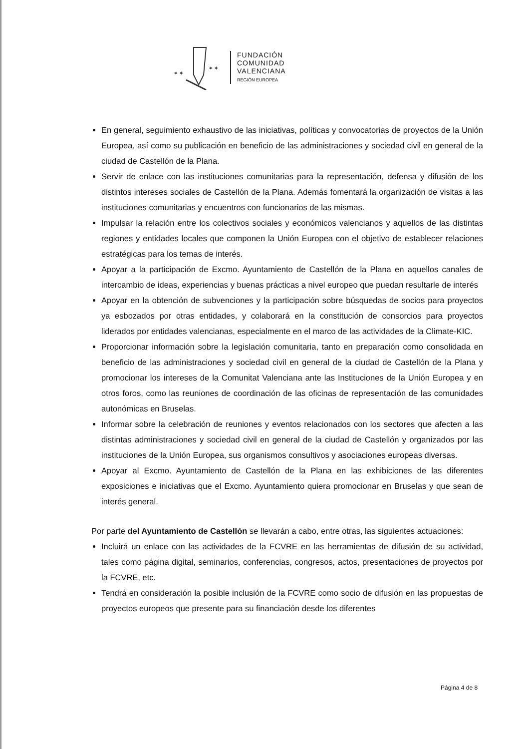✶ ✶
✶ ✶
FUNDACIÓN
COMUNIDAD
VALENCIANA
REGIÓN EUROPEA
En general, seguimiento exhaustivo de las iniciativas, políticas y convocatorias de proyectos de la Unión Europea, así como su publicación en beneficio de las administraciones y sociedad civil en general de la ciudad de Castellón de la Plana.
Servir de enlace con las instituciones comunitarias para la representación, defensa y difusión de los distintos intereses sociales de Castellón de la Plana. Además fomentará la organización de visitas a las instituciones comunitarias y encuentros con funcionarios de las mismas.
Impulsar la relación entre los colectivos sociales y económicos valencianos y aquellos de las distintas regiones y entidades locales que componen la Unión Europea con el objetivo de establecer relaciones estratégicas para los temas de interés.
Apoyar a la participación de Excmo. Ayuntamiento de Castellón de la Plana en aquellos canales de intercambio de ideas, experiencias y buenas prácticas a nivel europeo que puedan resultarle de interés
Apoyar en la obtención de subvenciones y la participación sobre búsquedas de socios para proyectos ya esbozados por otras entidades, y colaborará en la constitución de consorcios para proyectos liderados por entidades valencianas, especialmente en el marco de las actividades de la Climate-KIC.
Proporcionar información sobre la legislación comunitaria, tanto en preparación como consolidada en beneficio de las administraciones y sociedad civil en general de la ciudad de Castellón de la Plana y promocionar los intereses de la Comunitat Valenciana ante las Instituciones de la Unión Europea y en otros foros, como las reuniones de coordinación de las oficinas de representación de las comunidades autonómicas en Bruselas.
Informar sobre la celebración de reuniones y eventos relacionados con los sectores que afecten a las distintas administraciones y sociedad civil en general de la ciudad de Castellón y organizados por las instituciones de la Unión Europea, sus organismos consultivos y asociaciones europeas diversas.
Apoyar al Excmo. Ayuntamiento de Castellón de la Plana en las exhibiciones de las diferentes exposiciones e iniciativas que el Excmo. Ayuntamiento quiera promocionar en Bruselas y que sean de interés general.
Por parte del Ayuntamiento de Castellón se llevarán a cabo, entre otras, las siguientes actuaciones:
Incluirá un enlace con las actividades de la FCVRE en las herramientas de difusión de su actividad, tales como página digital, seminarios, conferencias, congresos, actos, presentaciones de proyectos por la FCVRE, etc.
Tendrá en consideración la posible inclusión de la FCVRE como socio de difusión en las propuestas de proyectos europeos que presente para su financiación desde los diferentes
Página 4 de 8